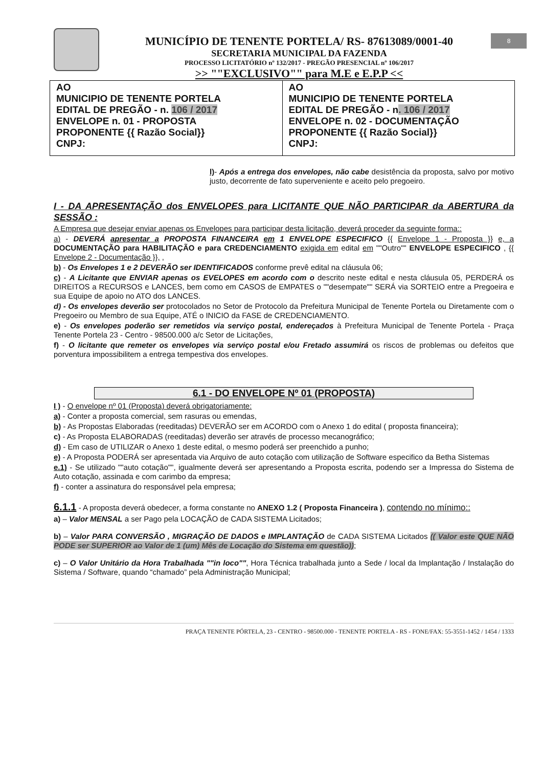8
MUNICÍPIO DE TENENTE PORTELA/ RS- 87613089/0001-40
SECRETARIA MUNICIPAL DA FAZENDA
PROCESSO LICITATÓRIO nº 132/2017 - PREGÃO PRESENCIAL nº 106/2017
>> ""EXCLUSIVO"" para M.E e E.P.P <<
| AO MUNICIPIO DE TENENTE PORTELA EDITAL DE PREGÃO - n. 106 / 2017 ENVELOPE n. 01 - PROPOSTA PROPONENTE {{ Razão Social}} CNPJ: | AO MUNICIPIO DE TENENTE PORTELA EDITAL DE PREGÃO - n . 106 / 2017 ENVELOPE n. 02 - DOCUMENTAÇÃO PROPONENTE {{ Razão Social}} CNPJ: |
l)- Após a entrega dos envelopes, não cabe desistência da proposta, salvo por motivo justo, decorrente de fato superveniente e aceito pelo pregoeiro.
I - DA APRESENTAÇÃO dos ENVELOPES para LICITANTE QUE NÃO PARTICIPAR da ABERTURA da SESSÃO :
A Empresa que desejar enviar apenas os Envelopes para participar desta licitação, deverá proceder da seguinte forma::
a) - DEVERÁ apresentar a PROPOSTA FINANCEIRA em 1 ENVELOPE ESPECIFICO {{ Envelope 1 - Proposta }} e, a DOCUMENTAÇÃO para HABILITAÇÃO e para CREDENCIAMENTO exigida em edital em ""Outro"" ENVELOPE ESPECIFICO , {{ Envelope 2 - Documentação }}, ,
b) - Os Envelopes 1 e 2 DEVERÃO ser IDENTIFICADOS conforme prevê edital na cláusula 06;
c) - A Licitante que ENVIAR apenas os EVELOPES em acordo com o descrito neste edital e nesta cláusula 05, PERDERÁ os DIREITOS a RECURSOS e LANCES, bem como em CASOS de EMPATES o ""desempate"" SERÁ via SORTEIO entre a Pregoeira e sua Equipe de apoio no ATO dos LANCES.
d) - Os envelopes deverão ser protocolados no Setor de Protocolo da Prefeitura Municipal de Tenente Portela ou Diretamente com o Pregoeiro ou Membro de sua Equipe, ATÉ o INICIO da FASE de CREDENCIAMENTO.
e) - Os envelopes poderão ser remetidos via serviço postal, endereçados à Prefeitura Municipal de Tenente Portela - Praça Tenente Portela 23 - Centro - 98500.000 a/c Setor de Licitações,
f) - O licitante que remeter os envelopes via serviço postal e/ou Fretado assumirá os riscos de problemas ou defeitos que porventura impossibilitem a entrega tempestiva dos envelopes.
6.1 - DO ENVELOPE Nº 01 (PROPOSTA)
I ) - O envelope nº 01 (Proposta) deverá obrigatoriamente:
a) - Conter a proposta comercial, sem rasuras ou emendas,
b) - As Propostas Elaboradas (reeditadas) DEVERÃO ser em ACORDO com o Anexo 1 do edital ( proposta financeira);
c) - As Proposta ELABORADAS (reeditadas) deverão ser através de processo mecanográfico;
d) - Em caso de UTILIZAR o Anexo 1 deste edital, o mesmo poderá ser preenchido a punho;
e) - A Proposta PODERÁ ser apresentada via Arquivo de auto cotação com utilização de Software especifico da Betha Sistemas
e.1) - Se utilizado ""auto cotação"", igualmente deverá ser apresentando a Proposta escrita, podendo ser a Impressa do Sistema de Auto cotação, assinada e com carimbo da empresa;
f) - conter a assinatura do responsável pela empresa;
6.1.1 - A proposta deverá obedecer, a forma constante no ANEXO 1.2 ( Proposta Financeira ), contendo no mínimo::
a) – Valor MENSAL a ser Pago pela LOCAÇÃO de CADA SISTEMA Licitados;
b) – Valor PARA CONVERSÃO , MIGRAÇÃO DE DADOS e IMPLANTAÇÃO de CADA SISTEMA Licitados (( Valor este QUE NÃO PODE ser SUPERIOR ao Valor de 1 (um) Mês de Locação do Sistema em questão));
c) – O Valor Unitário da Hora Trabalhada ""in loco"", Hora Técnica trabalhada junto a Sede / local da Implantação / Instalação do Sistema / Software, quando “chamado” pela Administração Municipal;
PRAÇA TENENTE PÓRTELA, 23 - CENTRO - 98500.000 - TENENTE PORTELA - RS - FONE/FAX: 55-3551-1452 / 1454 / 1333